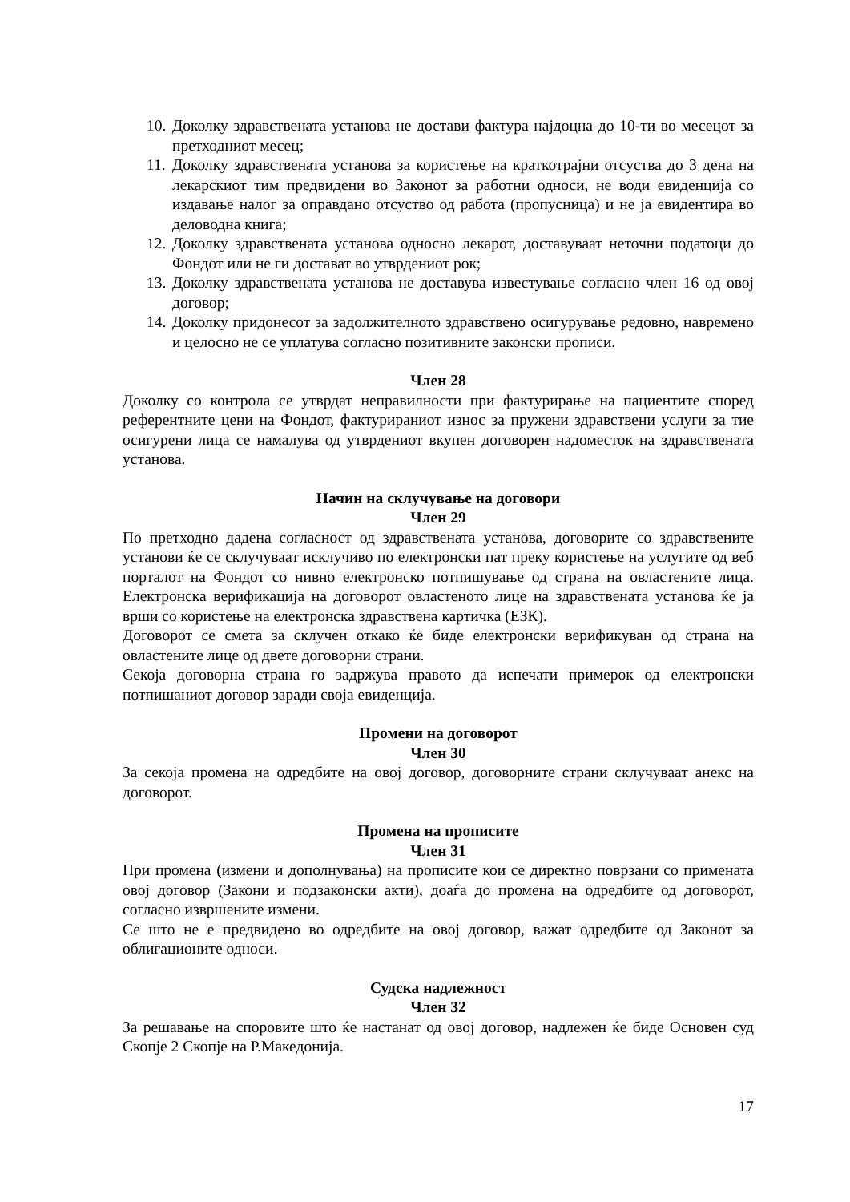10. Доколку здравствената установа не достави фактура најдоцна до 10-ти во месецот за претходниот месец;
11. Доколку здравствената установа за користење на краткотрајни отсуства до 3 дена на лекарскиот тим предвидени во Законот за работни односи, не води евиденција со издавање налог за оправдано отсуство од работа (пропусница) и не ја евидентира во деловодна книга;
12. Доколку здравствената установа односно лекарот, доставуваат неточни податоци до Фондот или не ги достават во утврдениот рок;
13. Доколку здравствената установа не доставува известување согласно член 16 од овој договор;
14. Доколку придонесот за задолжителното здравствено осигурување редовно, навремено и целосно не се уплатува согласно позитивните законски прописи.
Член 28
Доколку со контрола се утврдат неправилности при фактурирање на пациентите според референтните цени на Фондот, фактурираниот износ за пружени здравствени услуги за тие осигурени лица се намалува од утврдениот вкупен договорен надоместок на здравствената установа.
Начин на склучување на договори
Член 29
По претходно дадена согласност од здравствената установа, договорите со здравствените установи ќе се склучуваат исклучиво по електронски пат преку користење на услугите од веб порталот на Фондот со нивно електронско потпишување од страна на овластените лица. Електронска верификација на договорот овластеното лице на здравствената установа ќе ја врши со користење на електронска здравствена картичка (ЕЗК).
Договорот се смета за склучен откако ќе биде електронски верификуван од страна на овластените лице од двете договорни страни.
Секоја договорна страна го задржува правото да испечати примерок од електронски потпишаниот договор заради своја евиденција.
Промени на договорот
Член 30
За секоја промена на одредбите на овој договор, договорните страни склучуваат анекс на договорот.
Промена на прописите
Член 31
При промена (измени и дополнувања) на прописите кои се директно поврзани со примената овој договор (Закони и подзаконски акти), доаѓа до промена на одредбите од договорот, согласно извршените измени.
Се што не е предвидено во одредбите на овој договор, важат одредбите од Законот за облигационите односи.
Судска надлежност
Член 32
За решавање на споровите што ќе настанат од овој договор, надлежен ќе биде Основен суд Скопје 2 Скопје на Р.Македонија.
17